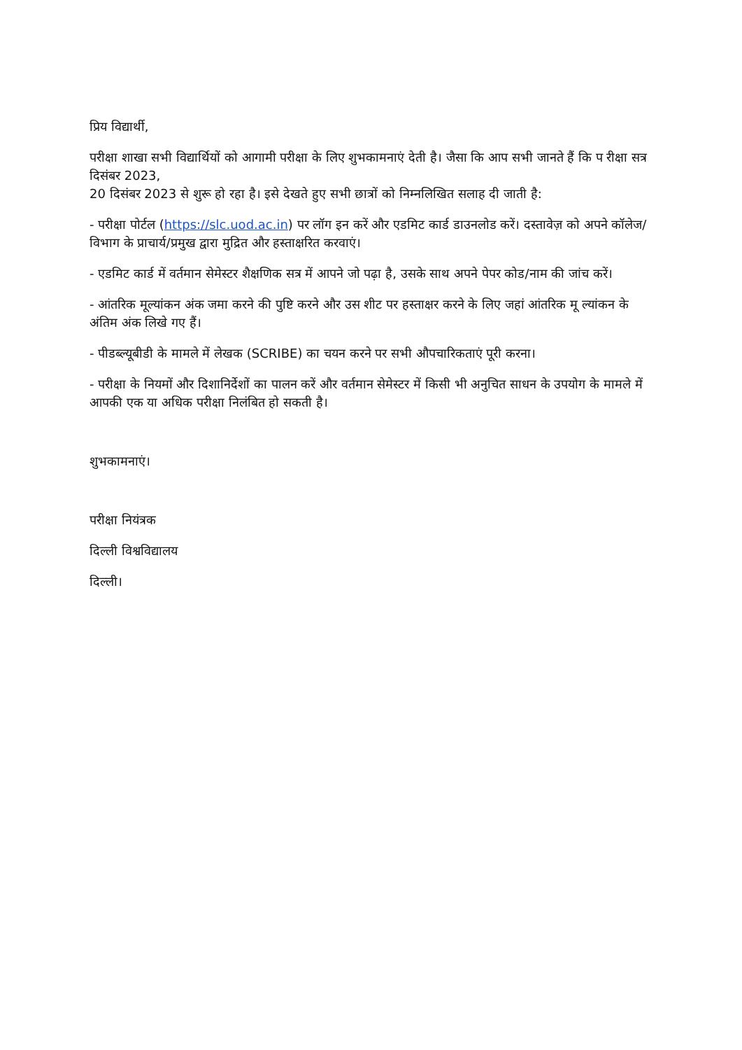प्रिय विद्यार्थी,
परीक्षा शाखा सभी विद्यार्थियों को आगामी परीक्षा के लिए शुभकामनाएं देती है। जैसा कि आप सभी जानते हैं कि प रीक्षा सत्र दिसंबर 2023,
20 दिसंबर 2023 से शुरू हो रहा है। इसे देखते हुए सभी छात्रों को निम्नलिखित सलाह दी जाती है:
- परीक्षा पोर्टल (https://slc.uod.ac.in) पर लॉग इन करें और एडमिट कार्ड डाउनलोड करें। दस्तावेज़ को अपने कॉलेज/विभाग के प्राचार्य/प्रमुख द्वारा मुद्रित और हस्ताक्षरित करवाएं।
- एडमिट कार्ड में वर्तमान सेमेस्टर शैक्षणिक सत्र में आपने जो पढ़ा है, उसके साथ अपने पेपर कोड/नाम की जांच करें।
- आंतरिक मूल्यांकन अंक जमा करने की पुष्टि करने और उस शीट पर हस्ताक्षर करने के लिए जहां आंतरिक मू ल्यांकन के अंतिम अंक लिखे गए हैं।
- पीडब्ल्यूबीडी के मामले में लेखक (SCRIBE) का चयन करने पर सभी औपचारिकताएं पूरी करना।
- परीक्षा के नियमों और दिशानिर्देशों का पालन करें और वर्तमान सेमेस्टर में किसी भी अनुचित साधन के उपयोग के मामले में आपकी एक या अधिक परीक्षा निलंबित हो सकती है।
शुभकामनाएं।
परीक्षा नियंत्रक
दिल्ली विश्वविद्यालय
दिल्ली।